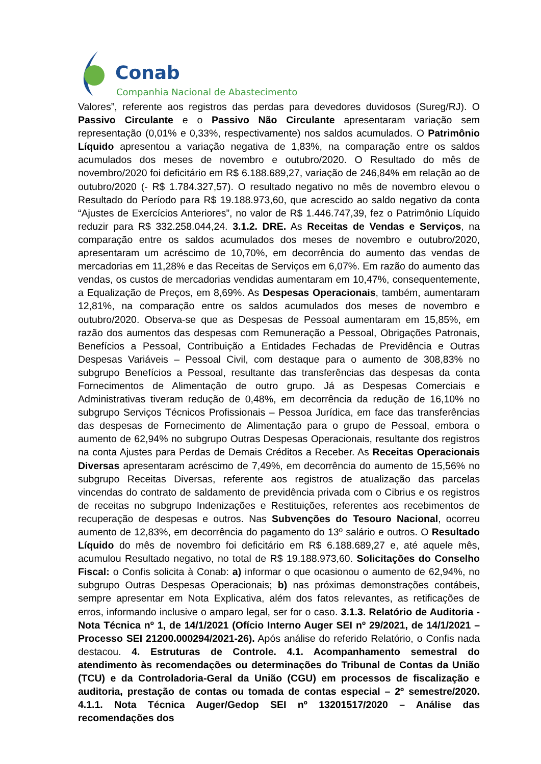Conab
Companhia Nacional de Abastecimento
Valores”, referente aos registros das perdas para devedores duvidosos (Sureg/RJ). O Passivo Circulante e o Passivo Não Circulante apresentaram variação sem representação (0,01% e 0,33%, respectivamente) nos saldos acumulados. O Patrimônio Líquido apresentou a variação negativa de 1,83%, na comparação entre os saldos acumulados dos meses de novembro e outubro/2020. O Resultado do mês de novembro/2020 foi deficitário em R$ 6.188.689,27, variação de 246,84% em relação ao de outubro/2020 (- R$ 1.784.327,57). O resultado negativo no mês de novembro elevou o Resultado do Período para R$ 19.188.973,60, que acrescido ao saldo negativo da conta “Ajustes de Exercícios Anteriores”, no valor de R$ 1.446.747,39, fez o Patrimônio Líquido reduzir para R$ 332.258.044,24. 3.1.2. DRE. As Receitas de Vendas e Serviços, na comparação entre os saldos acumulados dos meses de novembro e outubro/2020, apresentaram um acréscimo de 10,70%, em decorrência do aumento das vendas de mercadorias em 11,28% e das Receitas de Serviços em 6,07%. Em razão do aumento das vendas, os custos de mercadorias vendidas aumentaram em 10,47%, consequentemente, a Equalização de Preços, em 8,69%. As Despesas Operacionais, também, aumentaram 12,81%, na comparação entre os saldos acumulados dos meses de novembro e outubro/2020. Observa-se que as Despesas de Pessoal aumentaram em 15,85%, em razão dos aumentos das despesas com Remuneração a Pessoal, Obrigações Patronais, Benefícios a Pessoal, Contribuição a Entidades Fechadas de Previdência e Outras Despesas Variáveis – Pessoal Civil, com destaque para o aumento de 308,83% no subgrupo Benefícios a Pessoal, resultante das transferências das despesas da conta Fornecimentos de Alimentação de outro grupo. Já as Despesas Comerciais e Administrativas tiveram redução de 0,48%, em decorrência da redução de 16,10% no subgrupo Serviços Técnicos Profissionais – Pessoa Jurídica, em face das transferências das despesas de Fornecimento de Alimentação para o grupo de Pessoal, embora o aumento de 62,94% no subgrupo Outras Despesas Operacionais, resultante dos registros na conta Ajustes para Perdas de Demais Créditos a Receber. As Receitas Operacionais Diversas apresentaram acréscimo de 7,49%, em decorrência do aumento de 15,56% no subgrupo Receitas Diversas, referente aos registros de atualização das parcelas vincendas do contrato de saldamento de previdência privada com o Cibrius e os registros de receitas no subgrupo Indenizações e Restituições, referentes aos recebimentos de recuperação de despesas e outros. Nas Subvenções do Tesouro Nacional, ocorreu aumento de 12,83%, em decorrência do pagamento do 13º salário e outros. O Resultado Líquido do mês de novembro foi deficitário em R$ 6.188.689,27 e, até aquele mês, acumulou Resultado negativo, no total de R$ 19.188.973,60. Solicitações do Conselho Fiscal: o Confis solicita à Conab: a) informar o que ocasionou o aumento de 62,94%, no subgrupo Outras Despesas Operacionais; b) nas próximas demonstrações contábeis, sempre apresentar em Nota Explicativa, além dos fatos relevantes, as retificações de erros, informando inclusive o amparo legal, ser for o caso. 3.1.3. Relatório de Auditoria - Nota Técnica nº 1, de 14/1/2021 (Ofício Interno Auger SEI nº 29/2021, de 14/1/2021 – Processo SEI 21200.000294/2021-26). Após análise do referido Relatório, o Confis nada destacou. 4. Estruturas de Controle. 4.1. Acompanhamento semestral do atendimento às recomendações ou determinações do Tribunal de Contas da União (TCU) e da Controladoria-Geral da União (CGU) em processos de fiscalização e auditoria, prestação de contas ou tomada de contas especial – 2º semestre/2020. 4.1.1. Nota Técnica Auger/Gedop SEI nº 13201517/2020 – Análise das recomendações dos